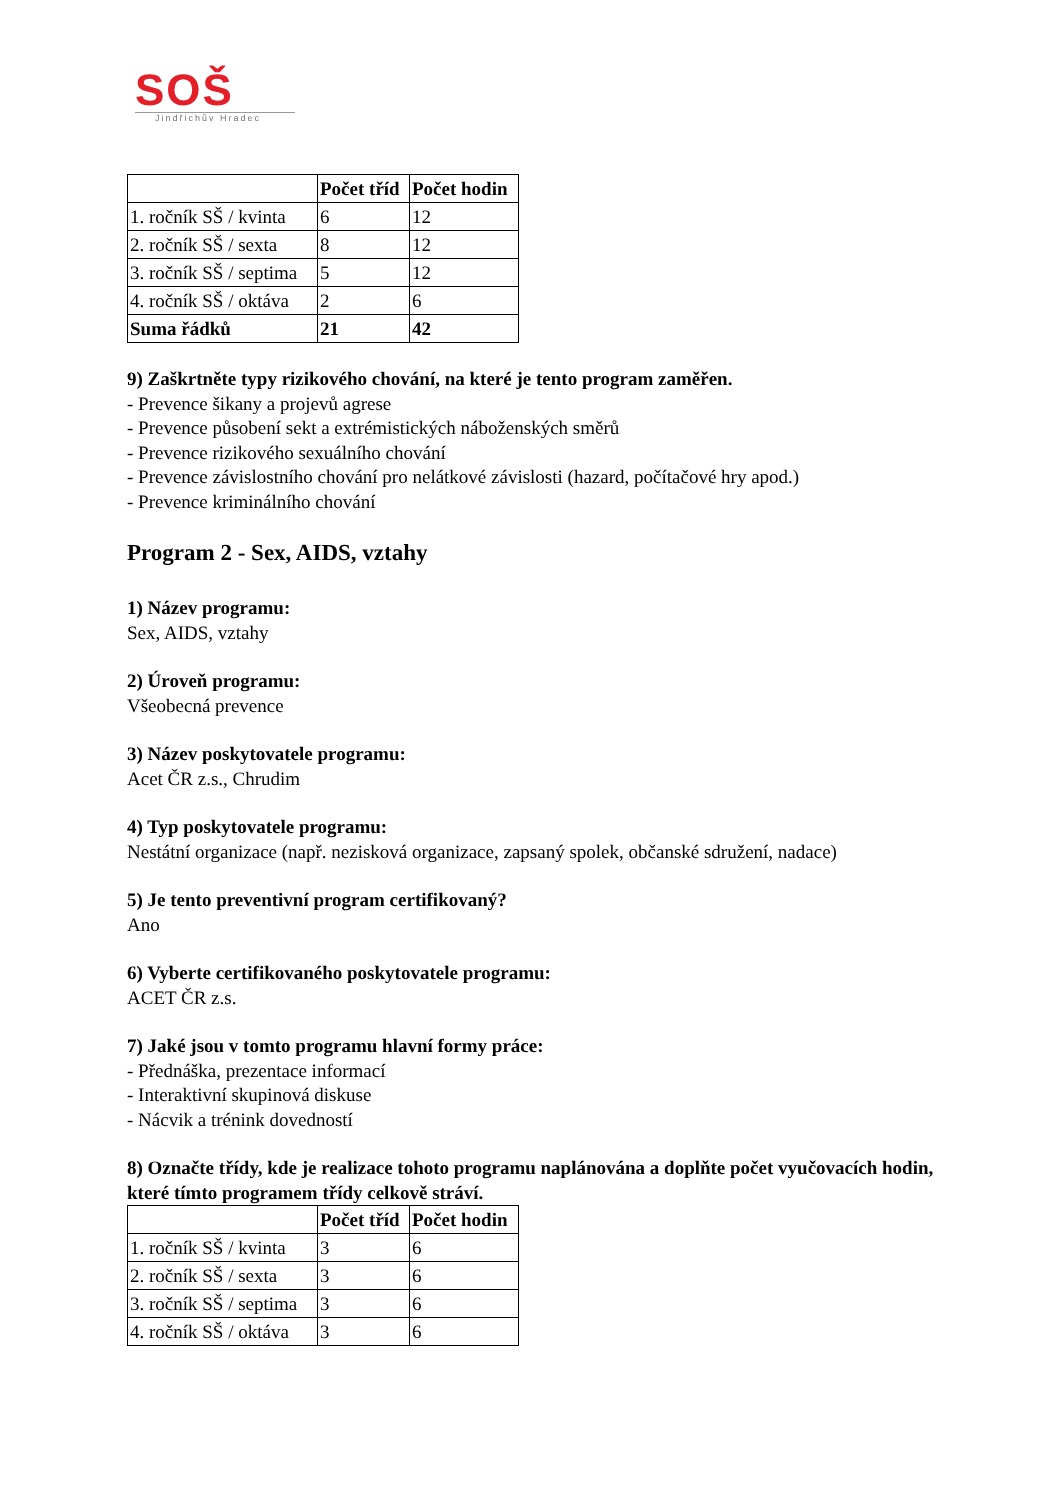SOŠ
Jindřichův Hradec
| | Počet tříd | Počet hodin |
| --- | --- | --- |
| 1. ročník SŠ / kvinta | 6 | 12 |
| 2. ročník SŠ / sexta | 8 | 12 |
| 3. ročník SŠ / septima | 5 | 12 |
| 4. ročník SŠ / oktáva | 2 | 6 |
| Suma řádků | 21 | 42 |
9) Zaškrtněte typy rizikového chování, na které je tento program zaměřen.
- Prevence šikany a projevů agrese
- Prevence působení sekt a extrémistických náboženských směrů
- Prevence rizikového sexuálního chování
- Prevence závislostního chování pro nelátkové závislosti (hazard, počítačové hry apod.)
- Prevence kriminálního chování
Program 2 - Sex, AIDS, vztahy
1) Název programu:
Sex, AIDS, vztahy
2) Úroveň programu:
Všeobecná prevence
3) Název poskytovatele programu:
Acet ČR z.s., Chrudim
4) Typ poskytovatele programu:
Nestátní organizace (např. nezisková organizace, zapsaný spolek, občanské sdružení, nadace)
5) Je tento preventivní program certifikovaný?
Ano
6) Vyberte certifikovaného poskytovatele programu:
ACET ČR z.s.
7) Jaké jsou v tomto programu hlavní formy práce:
- Přednáška, prezentace informací
- Interaktivní skupinová diskuse
- Nácvik a trénink dovedností
8) Označte třídy, kde je realizace tohoto programu naplánována a doplňte počet vyučovacích hodin, které tímto programem třídy celkově stráví.
| | Počet tříd | Počet hodin |
| --- | --- | --- |
| 1. ročník SŠ / kvinta | 3 | 6 |
| 2. ročník SŠ / sexta | 3 | 6 |
| 3. ročník SŠ / septima | 3 | 6 |
| 4. ročník SŠ / oktáva | 3 | 6 |